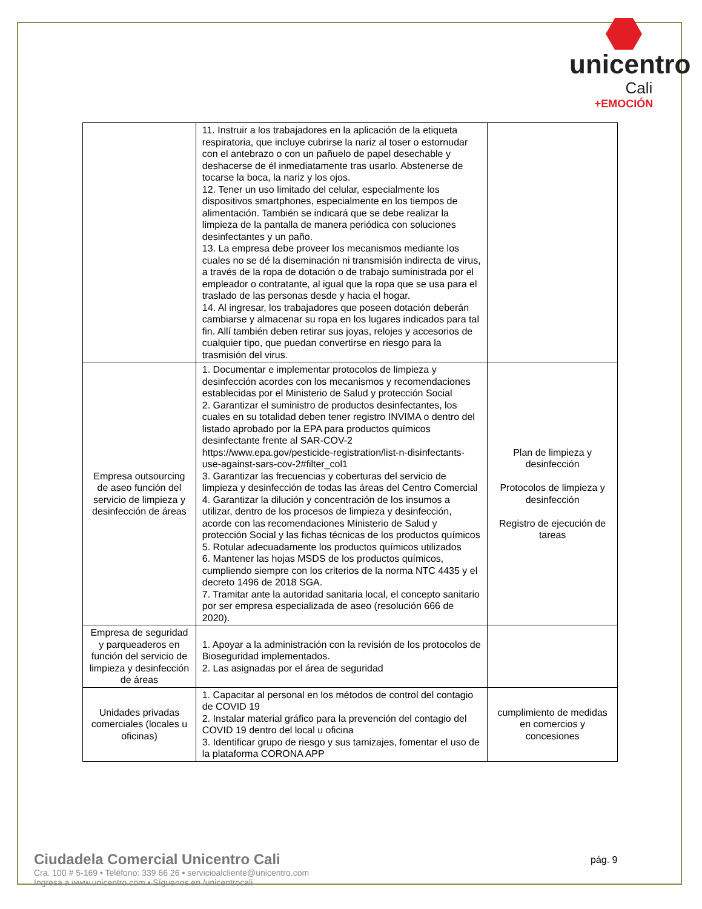unicentro
Cali
+EMOCIÓN
| | 11. Instruir a los trabajadores en la aplicación de la etiqueta respiratoria, que incluye cubrirse la nariz al toser o estornudar con el antebrazo o con un pañuelo de papel desechable y deshacerse de él inmediatamente tras usarlo. Abstenerse de tocarse la boca, la nariz y los ojos. 12. Tener un uso limitado del celular, especialmente los dispositivos smartphones, especialmente en los tiempos de alimentación. También se indicará que se debe realizar la limpieza de la pantalla de manera periódica con soluciones desinfectantes y un paño. 13. La empresa debe proveer los mecanismos mediante los cuales no se dé la diseminación ni transmisión indirecta de virus, a través de la ropa de dotación o de trabajo suministrada por el empleador o contratante, al igual que la ropa que se usa para el traslado de las personas desde y hacia el hogar. 14. Al ingresar, los trabajadores que poseen dotación deberán cambiarse y almacenar su ropa en los lugares indicados para tal fin. Allí también deben retirar sus joyas, relojes y accesorios de cualquier tipo, que puedan convertirse en riesgo para la trasmisión del virus. | |
| Empresa outsourcing de aseo función del servicio de limpieza y desinfección de áreas | 1. Documentar e implementar protocolos de limpieza y desinfección acordes con los mecanismos y recomendaciones establecidas por el Ministerio de Salud y protección Social 2. Garantizar el suministro de productos desinfectantes, los cuales en su totalidad deben tener registro INVIMA o dentro del listado aprobado por la EPA para productos químicos desinfectante frente al SAR-COV-2 https://www.epa.gov/pesticide-registration/list-n-disinfectants-use-against-sars-cov-2#filter_col1 3. Garantizar las frecuencias y coberturas del servicio de limpieza y desinfección de todas las áreas del Centro Comercial 4. Garantizar la dilución y concentración de los insumos a utilizar, dentro de los procesos de limpieza y desinfección, acorde con las recomendaciones Ministerio de Salud y protección Social y las fichas técnicas de los productos químicos 5. Rotular adecuadamente los productos químicos utilizados 6. Mantener las hojas MSDS de los productos químicos, cumpliendo siempre con los criterios de la norma NTC 4435 y el decreto 1496 de 2018 SGA. 7. Tramitar ante la autoridad sanitaria local, el concepto sanitario por ser empresa especializada de aseo (resolución 666 de 2020). | Plan de limpieza y desinfección Protocolos de limpieza y desinfección Registro de ejecución de tareas |
| Empresa de seguridad y parqueaderos en función del servicio de limpieza y desinfección de áreas | 1. Apoyar a la administración con la revisión de los protocolos de Bioseguridad implementados. 2. Las asignadas por el área de seguridad | |
| Unidades privadas comerciales (locales u oficinas) | 1. Capacitar al personal en los métodos de control del contagio de COVID 19 2. Instalar material gráfico para la prevención del contagio del COVID 19 dentro del local u oficina 3. Identificar grupo de riesgo y sus tamizajes, fomentar el uso de la plataforma CORONA APP | cumplimiento de medidas en comercios y concesiones |
Ciudadela Comercial Unicentro Cali
Cra. 100 # 5-169 • Teléfono: 339 66 26 • servicioalcliente@unicentro.com
Ingresa a www.unicentro.com • Síguenos en /unicentrocali
pág. 9